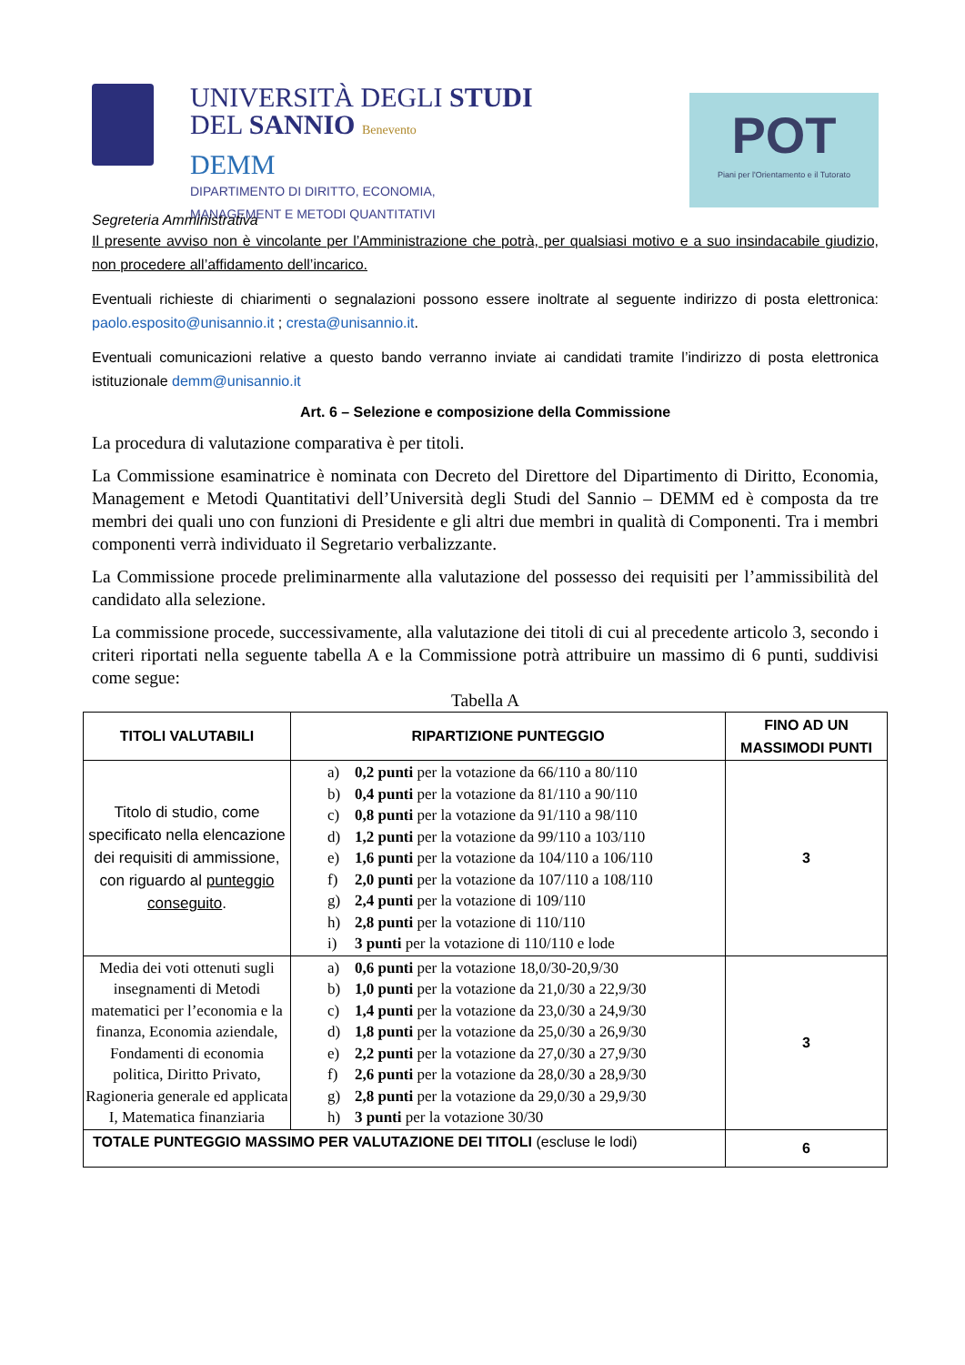UNIVERSITÀ DEGLI STUDI
DEL SANNIO Benevento
DEMM
DIPARTIMENTO DI DIRITTO, ECONOMIA,
MANAGEMENT E METODI QUANTITATIVI
POT
Piani per l'Orientamento e il Tutorato
Segreteria Amministrativa
Il presente avviso non è vincolante per l’Amministrazione che potrà, per qualsiasi motivo e a suo insindacabile giudizio, non procedere all’affidamento dell’incarico.
Eventuali richieste di chiarimenti o segnalazioni possono essere inoltrate al seguente indirizzo di posta elettronica: paolo.esposito@unisannio.it ; cresta@unisannio.it.
Eventuali comunicazioni relative a questo bando verranno inviate ai candidati tramite l’indirizzo di posta elettronica istituzionale demm@unisannio.it
Art. 6 – Selezione e composizione della Commissione
La procedura di valutazione comparativa è per titoli.
La Commissione esaminatrice è nominata con Decreto del Direttore del Dipartimento di Diritto, Economia, Management e Metodi Quantitativi dell’Università degli Studi del Sannio – DEMM ed è composta da tre membri dei quali uno con funzioni di Presidente e gli altri due membri in qualità di Componenti. Tra i membri componenti verrà individuato il Segretario verbalizzante.
La Commissione procede preliminarmente alla valutazione del possesso dei requisiti per l’ammissibilità del candidato alla selezione.
La commissione procede, successivamente, alla valutazione dei titoli di cui al precedente articolo 3, secondo i criteri riportati nella seguente tabella A e la Commissione potrà attribuire un massimo di 6 punti, suddivisi come segue:
Tabella A
| TITOLI VALUTABILI | RIPARTIZIONE PUNTEGGIO | FINO AD UN MASSIMODI PUNTI |
| --- | --- | --- |
| Titolo di studio, come specificato nella elencazione dei requisiti di ammissione, con riguardo al punteggio conseguito . | a) 0,2 punti per la votazione da 66/110 a 80/110 b) 0,4 punti per la votazione da 81/110 a 90/110 c) 0,8 punti per la votazione da 91/110 a 98/110 d) 1,2 punti per la votazione da 99/110 a 103/110 e) 1,6 punti per la votazione da 104/110 a 106/110 f) 2,0 punti per la votazione da 107/110 a 108/110 g) 2,4 punti per la votazione di 109/110 h) 2,8 punti per la votazione di 110/110 i) 3 punti per la votazione di 110/110 e lode | 3 |
| Media dei voti ottenuti sugli insegnamenti di Metodi matematici per l’economia e la finanza, Economia aziendale, Fondamenti di economia politica, Diritto Privato, Ragioneria generale ed applicata I, Matematica finanziaria | a) 0,6 punti per la votazione 18,0/30-20,9/30 b) 1,0 punti per la votazione da 21,0/30 a 22,9/30 c) 1,4 punti per la votazione da 23,0/30 a 24,9/30 d) 1,8 punti per la votazione da 25,0/30 a 26,9/30 e) 2,2 punti per la votazione da 27,0/30 a 27,9/30 f) 2,6 punti per la votazione da 28,0/30 a 28,9/30 g) 2,8 punti per la votazione da 29,0/30 a 29,9/30 h) 3 punti per la votazione 30/30 | 3 |
| TOTALE PUNTEGGIO MASSIMO PER VALUTAZIONE DEI TITOLI (escluse le lodi) | | 6 |